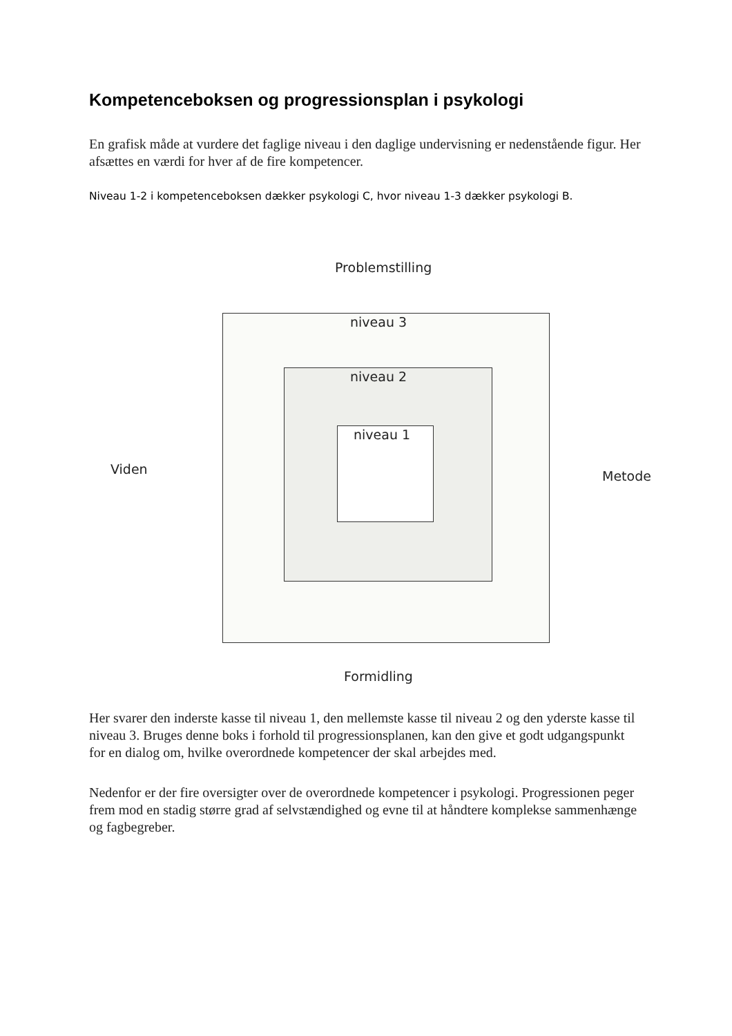Kompetenceboksen og progressionsplan i psykologi
En grafisk måde at vurdere det faglige niveau i den daglige undervisning er nedenstående figur. Her afsættes en værdi for hver af de fire kompetencer.
Niveau 1-2 i kompetenceboksen dækker psykologi C, hvor niveau 1-3 dækker psykologi B.
Problemstilling
niveau 3
niveau 2
niveau 1
Viden Metode
Formidling
Her svarer den inderste kasse til niveau 1, den mellemste kasse til niveau 2 og den yderste kasse til niveau 3. Bruges denne boks i forhold til progressionsplanen, kan den give et godt udgangspunkt for en dialog om, hvilke overordnede kompetencer der skal arbejdes med.
Nedenfor er der fire oversigter over de overordnede kompetencer i psykologi. Progressionen peger frem mod en stadig større grad af selvstændighed og evne til at håndtere komplekse sammenhænge og fagbegreber.